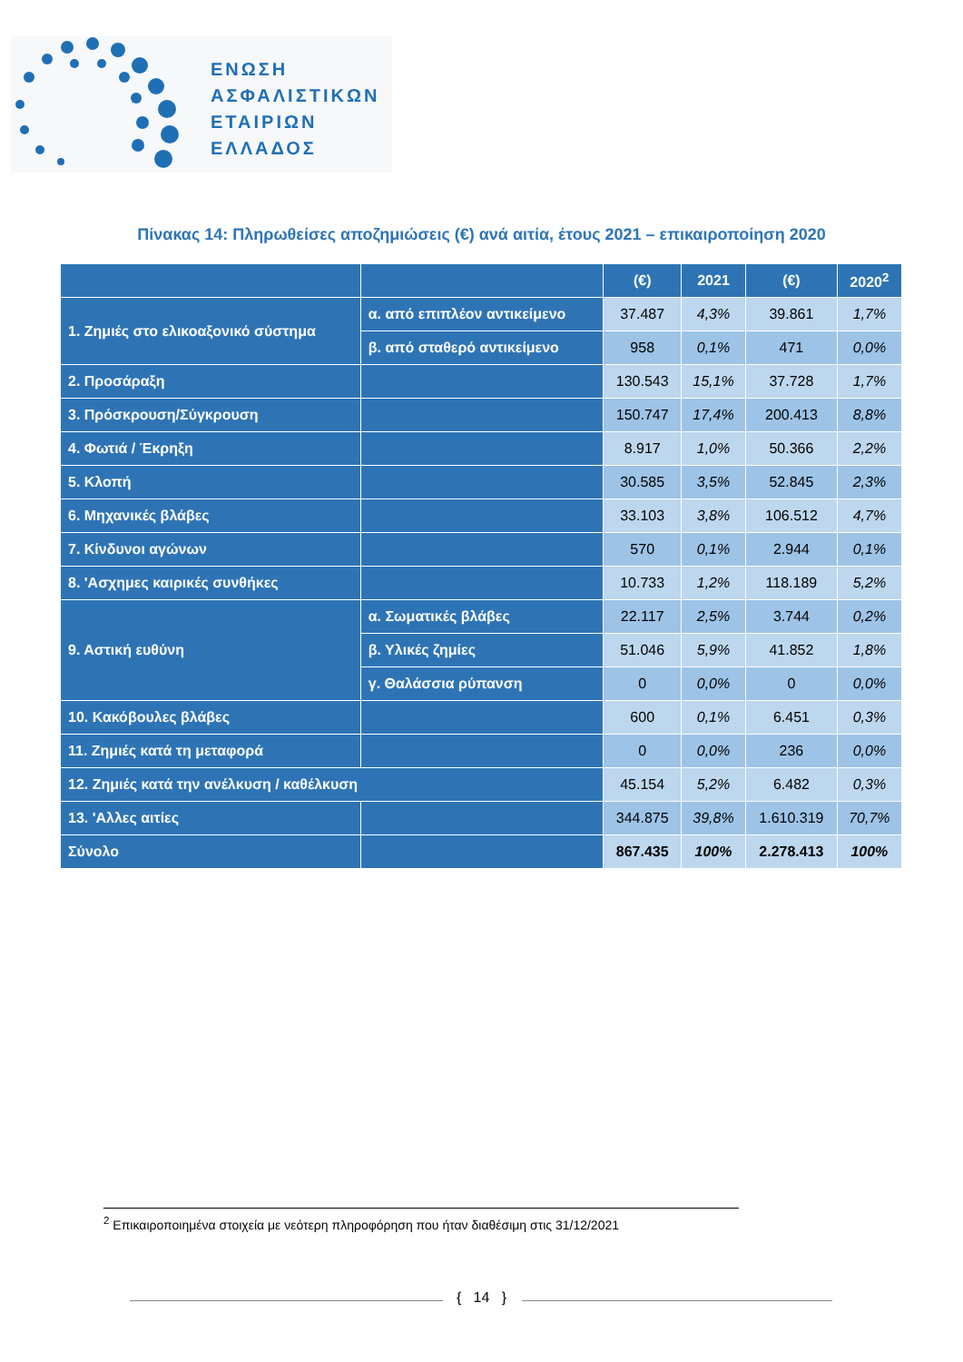ΕΝΩΣΗ
ΑΣΦΑΛΙΣΤΙΚΩΝ
ΕΤΑΙΡΙΩΝ
ΕΛΛΑΔΟΣ
Πίνακας 14: Πληρωθείσες αποζημιώσεις (€) ανά αιτία, έτους 2021 – επικαιροποίηση 2020
| | | (€) | 2021 | (€) | 2020<sup>2</sup> |
| --- | --- | --- | --- | --- | --- |
| 1. Ζημιές στο ελικοαξονικό σύστημα | α. από επιπλέον αντικείμενο | 37.487 | 4,3% | 39.861 | 1,7% |
| | β. από σταθερό αντικείμενο | 958 | 0,1% | 471 | 0,0% |
| 2. Προσάραξη | | 130.543 | 15,1% | 37.728 | 1,7% |
| 3. Πρόσκρουση/Σύγκρουση | | 150.747 | 17,4% | 200.413 | 8,8% |
| 4. Φωτιά / Έκρηξη | | 8.917 | 1,0% | 50.366 | 2,2% |
| 5. Κλοπή | | 30.585 | 3,5% | 52.845 | 2,3% |
| 6. Μηχανικές βλάβες | | 33.103 | 3,8% | 106.512 | 4,7% |
| 7. Κίνδυνοι αγώνων | | 570 | 0,1% | 2.944 | 0,1% |
| 8. 'Ασχημες καιρικές συνθήκες | | 10.733 | 1,2% | 118.189 | 5,2% |
| 9. Αστική ευθύνη | α. Σωματικές βλάβες | 22.117 | 2,5% | 3.744 | 0,2% |
| | β. Υλικές ζημίες | 51.046 | 5,9% | 41.852 | 1,8% |
| | γ. Θαλάσσια ρύπανση | 0 | 0,0% | 0 | 0,0% |
| 10. Κακόβουλες βλάβες | | 600 | 0,1% | 6.451 | 0,3% |
| 11. Ζημιές κατά τη μεταφορά | | 0 | 0,0% | 236 | 0,0% |
| 12. Ζημιές κατά την ανέλκυση / καθέλκυση | | 45.154 | 5,2% | 6.482 | 0,3% |
| 13. 'Αλλες αιτίες | | 344.875 | 39,8% | 1.610.319 | 70,7% |
| Σύνολο | | 867.435 | 100% | 2.278.413 | 100% |
<sup>2</sup> Επικαιροποιημένα στοιχεία με νεότερη πληροφόρηση που ήταν διαθέσιμη στις 31/12/2021
{ 14 }